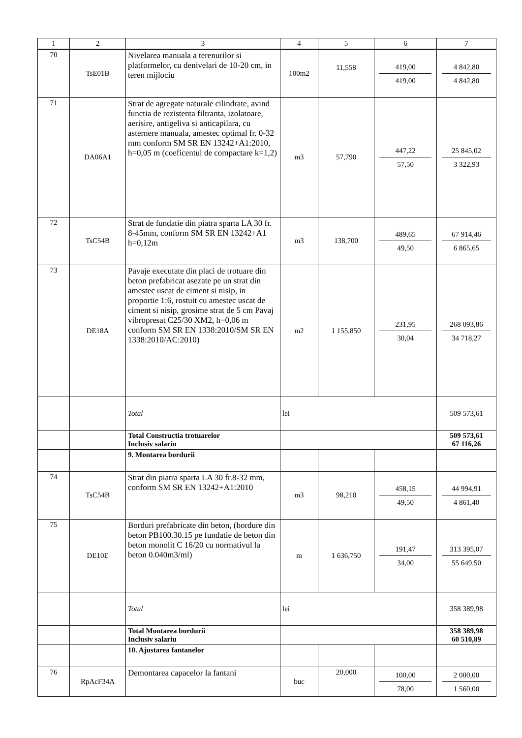| 1 | 2 | 3 | 4 | 5 | 6 | 7 |
| --- | --- | --- | --- | --- | --- | --- |
| 70 | TsE01B | Nivelarea manuala a terenurilor si platformelor, cu denivelari de 10-20 cm, in teren mijlociu | 100m2 | 11,558 | 419,00 419,00 | 4 842,80 4 842,80 |
| 71 | DA06A1 | Strat de agregate naturale cilindrate, avind functia de rezistenta filtranta, izolatoare, aerisire, antigeliva si anticapilara, cu asternere manuala, amestec optimal fr. 0-32 mm conform SM SR EN 13242+A1:2010, h=0,05 m (coeficentul de compactare k=1,2) | m3 | 57,790 | 447,22 57,50 | 25 845,02 3 322,93 |
| 72 | TsC54B | Strat de fundatie din piatra sparta LA 30 fr. 8-45mm, conform SM SR EN 13242+A1 h=0,12m | m3 | 138,700 | 489,65 49,50 | 67 914,46 6 865,65 |
| 73 | DE18A | Pavaje executate din placi de trotuare din beton prefabricat asezate pe un strat din amestec uscat de ciment si nisip, in proportie 1:6, rostuit cu amestec uscat de ciment si nisip, grosime strat de 5 cm Pavaj vibropresat C25/30 XM2, h=0,06 m conform SM SR EN 1338:2010/SM SR EN 1338:2010/AC:2010) | m2 | 1 155,850 | 231,95 30,04 | 268 093,86 34 718,27 |
| | | Total | lei | | | 509 573,61 |
| | | Total Constructia trotuarelor Inclusiv salariu | | | | 509 573,61 67 116,26 |
| | | 9. Montarea bordurii | | | | |
| 74 | TsC54B | Strat din piatra sparta LA 30 fr.8-32 mm, conform SM SR EN 13242+A1:2010 | m3 | 98,210 | 458,15 49,50 | 44 994,91 4 861,40 |
| 75 | DE10E | Borduri prefabricate din beton, (bordure din beton PB100.30.15 pe fundatie de beton din beton monolit C 16/20 cu normativul la beton 0.040m3/ml) | m | 1 636,750 | 191,47 34,00 | 313 395,07 55 649,50 |
| | | Total | lei | | | 358 389,98 |
| | | Total Montarea bordurii Inclusiv salariu | | | | 358 389,98 60 510,89 |
| | | 10. Ajustarea fantanelor | | | | |
| 76 | RpAcF34A | Demontarea capacelor la fantani | buc | 20,000 | 100,00 78,00 | 2 000,00 1 560,00 |